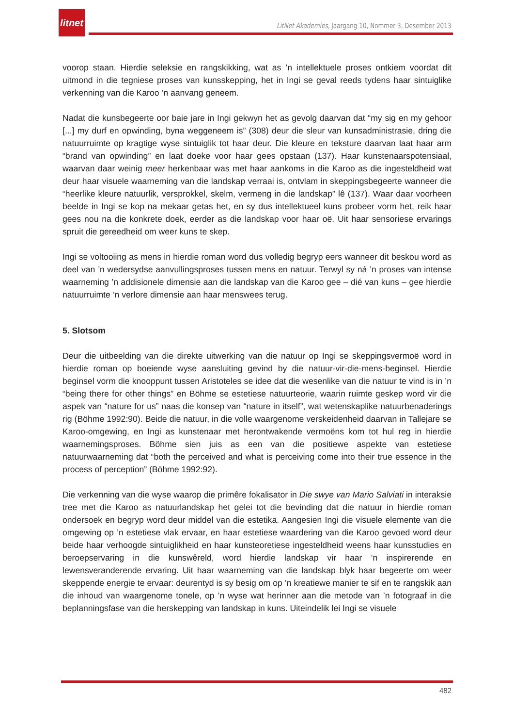litnet
LitNet Akademies, Jaargang 10, Nommer 3, Desember 2013
voorop staan. Hierdie seleksie en rangskikking, wat as ’n intellektuele proses ontkiem voordat dit uitmond in die tegniese proses van kunsskepping, het in Ingi se geval reeds tydens haar sintuiglike verkenning van die Karoo ’n aanvang geneem.
Nadat die kunsbegeerte oor baie jare in Ingi gekwyn het as gevolg daarvan dat “my sig en my gehoor [...] my durf en opwinding, byna weggeneem is” (308) deur die sleur van kunsadministrasie, dring die natuurruimte op kragtige wyse sintuiglik tot haar deur. Die kleure en teksture daarvan laat haar arm “brand van opwinding” en laat doeke voor haar gees opstaan (137). Haar kunstenaarspotensiaal, waarvan daar weinig meer herkenbaar was met haar aankoms in die Karoo as die ingesteldheid wat deur haar visuele waarneming van die landskap verraai is, ontvlam in skeppingsbegeerte wanneer die “heerlike kleure natuurlik, versprokkel, skelm, vermeng in die landskap” lê (137). Waar daar voorheen beelde in Ingi se kop na mekaar getas het, en sy dus intellektueel kuns probeer vorm het, reik haar gees nou na die konkrete doek, eerder as die landskap voor haar oë. Uit haar sensoriese ervarings spruit die gereedheid om weer kuns te skep.
Ingi se voltooiing as mens in hierdie roman word dus volledig begryp eers wanneer dit beskou word as deel van ’n wedersydse aanvullingsproses tussen mens en natuur. Terwyl sy ná ’n proses van intense waarneming ’n addisionele dimensie aan die landskap van die Karoo gee – dié van kuns – gee hierdie natuurruimte ’n verlore dimensie aan haar menswees terug.
5. Slotsom
Deur die uitbeelding van die direkte uitwerking van die natuur op Ingi se skeppingsvermoë word in hierdie roman op boeiende wyse aansluiting gevind by die natuur-vir-die-mens-beginsel. Hierdie beginsel vorm die knooppunt tussen Aristoteles se idee dat die wesenlike van die natuur te vind is in ’n “being there for other things” en Böhme se estetiese natuurteorie, waarin ruimte geskep word vir die aspek van “nature for us” naas die konsep van “nature in itself”, wat wetenskaplike natuurbenaderings rig (Böhme 1992:90). Beide die natuur, in die volle waargenome verskeidenheid daarvan in Tallejare se Karoo-omgewing, en Ingi as kunstenaar met herontwakende vermoëns kom tot hul reg in hierdie waarnemingsproses. Böhme sien juis as een van die positiewe aspekte van estetiese natuurwaarneming dat “both the perceived and what is perceiving come into their true essence in the process of perception” (Böhme 1992:92).
Die verkenning van die wyse waarop die primêre fokalisator in Die swye van Mario Salviati in interaksie tree met die Karoo as natuurlandskap het gelei tot die bevinding dat die natuur in hierdie roman ondersoek en begryp word deur middel van die estetika. Aangesien Ingi die visuele elemente van die omgewing op ’n estetiese vlak ervaar, en haar estetiese waardering van die Karoo gevoed word deur beide haar verhoogde sintuiglikheid en haar kunsteoretiese ingesteldheid weens haar kunsstudies en beroepservaring in die kunswêreld, word hierdie landskap vir haar ’n inspirerende en lewensveranderende ervaring. Uit haar waarneming van die landskap blyk haar begeerte om weer skeppende energie te ervaar: deurentyd is sy besig om op ’n kreatiewe manier te sif en te rangskik aan die inhoud van waargenome tonele, op ’n wyse wat herinner aan die metode van ’n fotograaf in die beplanningsfase van die herskepping van landskap in kuns. Uiteindelik lei Ingi se visuele
482